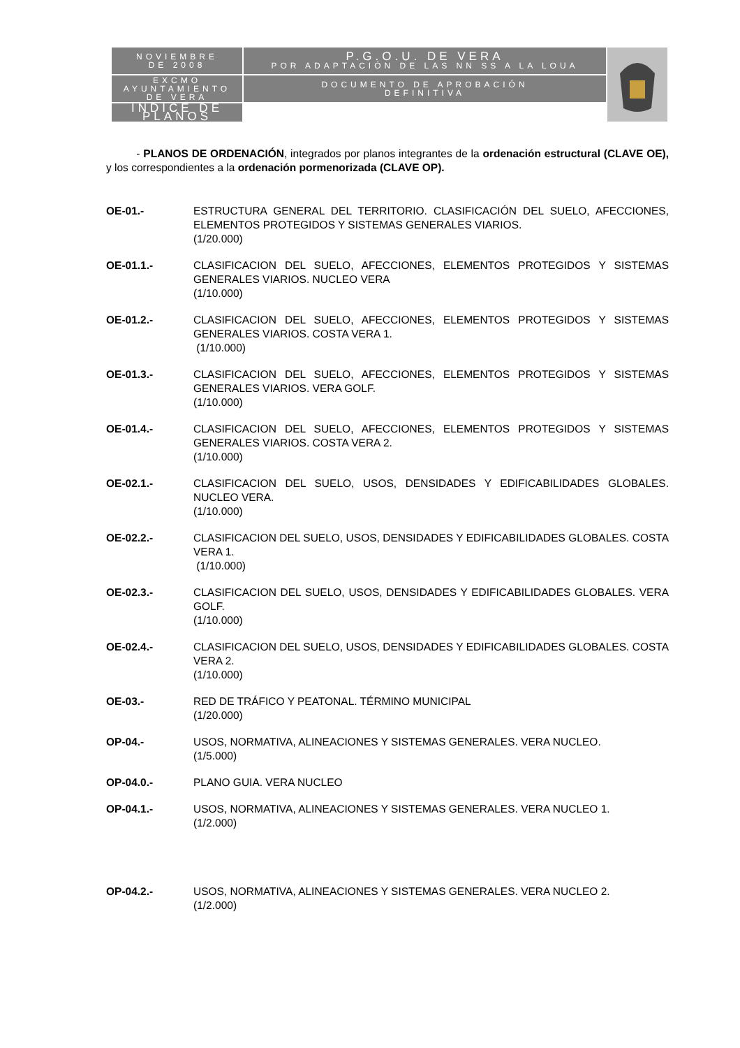| NOVIEMBRE DE 2008 | P.G.O.U. DE VERA POR ADAPTACIÓN DE LAS NN SS A LA LOUA | |
| EXCMO AYUNTAMIENTO DE VERA | DOCUMENTO DE APROBACIÓN DEFINITIVA | |
| | INDICE DE PLANOS | |
- PLANOS DE ORDENACIÓN, integrados por planos integrantes de la ordenación estructural (CLAVE OE), y los correspondientes a la ordenación pormenorizada (CLAVE OP).
OE-01.- ESTRUCTURA GENERAL DEL TERRITORIO. CLASIFICACIÓN DEL SUELO, AFECCIONES, ELEMENTOS PROTEGIDOS Y SISTEMAS GENERALES VIARIOS.
(1/20.000)
OE-01.1.- CLASIFICACION DEL SUELO, AFECCIONES, ELEMENTOS PROTEGIDOS Y SISTEMAS GENERALES VIARIOS. NUCLEO VERA
(1/10.000)
OE-01.2.- CLASIFICACION DEL SUELO, AFECCIONES, ELEMENTOS PROTEGIDOS Y SISTEMAS GENERALES VIARIOS. COSTA VERA 1.
(1/10.000)
OE-01.3.- CLASIFICACION DEL SUELO, AFECCIONES, ELEMENTOS PROTEGIDOS Y SISTEMAS GENERALES VIARIOS. VERA GOLF.
(1/10.000)
OE-01.4.- CLASIFICACION DEL SUELO, AFECCIONES, ELEMENTOS PROTEGIDOS Y SISTEMAS GENERALES VIARIOS. COSTA VERA 2.
(1/10.000)
OE-02.1.- CLASIFICACION DEL SUELO, USOS, DENSIDADES Y EDIFICABILIDADES GLOBALES. NUCLEO VERA.
(1/10.000)
OE-02.2.- CLASIFICACION DEL SUELO, USOS, DENSIDADES Y EDIFICABILIDADES GLOBALES. COSTA VERA 1.
(1/10.000)
OE-02.3.- CLASIFICACION DEL SUELO, USOS, DENSIDADES Y EDIFICABILIDADES GLOBALES. VERA GOLF.
(1/10.000)
OE-02.4.- CLASIFICACION DEL SUELO, USOS, DENSIDADES Y EDIFICABILIDADES GLOBALES. COSTA VERA 2.
(1/10.000)
OE-03.- RED DE TRÁFICO Y PEATONAL. TÉRMINO MUNICIPAL
(1/20.000)
OP-04.- USOS, NORMATIVA, ALINEACIONES Y SISTEMAS GENERALES. VERA NUCLEO.
(1/5.000)
OP-04.0.- PLANO GUIA. VERA NUCLEO
OP-04.1.- USOS, NORMATIVA, ALINEACIONES Y SISTEMAS GENERALES. VERA NUCLEO 1.
(1/2.000)
OP-04.2.- USOS, NORMATIVA, ALINEACIONES Y SISTEMAS GENERALES. VERA NUCLEO 2.
(1/2.000)